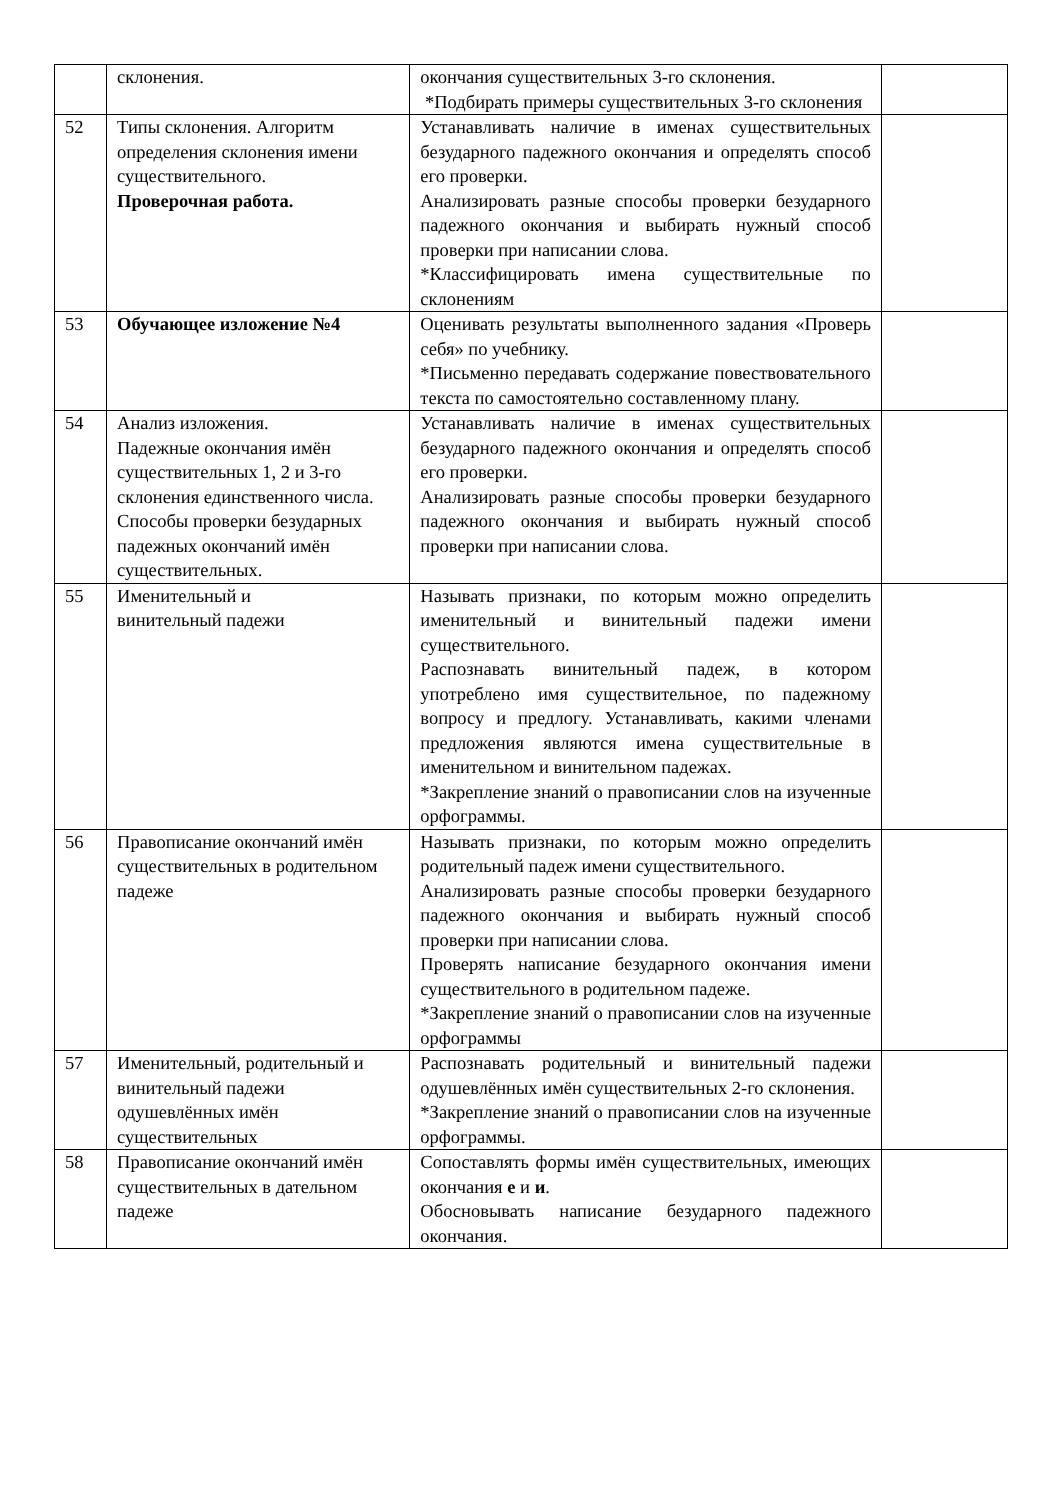| | склонения. | окончания существительных 3-го склонения. *Подбирать примеры существительных 3-го склонения | |
| 52 | Типы склонения. Алгоритм определения склонения имени существительного. Проверочная работа. | Устанавливать наличие в именах существительных безударного падежного окончания и определять способ его проверки. Анализировать разные способы проверки безударного падежного окончания и выбирать нужный способ проверки при написании слова. *Классифицировать имена существительные по склонениям | |
| 53 | Обучающее изложение №4 | Оценивать результаты выполненного задания «Проверь себя» по учебнику. *Письменно передавать содержание повествовательного текста по самостоятельно составленному плану. | |
| 54 | Анализ изложения. Падежные окончания имён существительных 1, 2 и 3-го склонения единственного числа. Способы проверки безударных падежных окончаний имён существительных. | Устанавливать наличие в именах существительных безударного падежного окончания и определять способ его проверки. Анализировать разные способы проверки безударного падежного окончания и выбирать нужный способ проверки при написании слова. | |
| 55 | Именительный и винительный падежи | Называть признаки, по которым можно определить именительный и винительный падежи имени существительного. Распознавать винительный падеж, в котором употреблено имя существительное, по падежному вопросу и предлогу. Устанавливать, какими членами предложения являются имена существительные в именительном и винительном падежах. *Закрепление знаний о правописании слов на изученные орфограммы. | |
| 56 | Правописание окончаний имён существительных в родительном падеже | Называть признаки, по которым можно определить родительный падеж имени существительного. Анализировать разные способы проверки безударного падежного окончания и выбирать нужный способ проверки при написании слова. Проверять написание безударного окончания имени существительного в родительном падеже. *Закрепление знаний о правописании слов на изученные орфограммы | |
| 57 | Именительный, родительный и винительный падежи одушевлённых имён существительных | Распознавать родительный и винительный падежи одушевлённых имён существительных 2-го склонения. *Закрепление знаний о правописании слов на изученные орфограммы. | |
| 58 | Правописание окончаний имён существительных в дательном падеже | Сопоставлять формы имён существительных, имеющих окончания е и и . Обосновывать написание безударного падежного окончания. | |